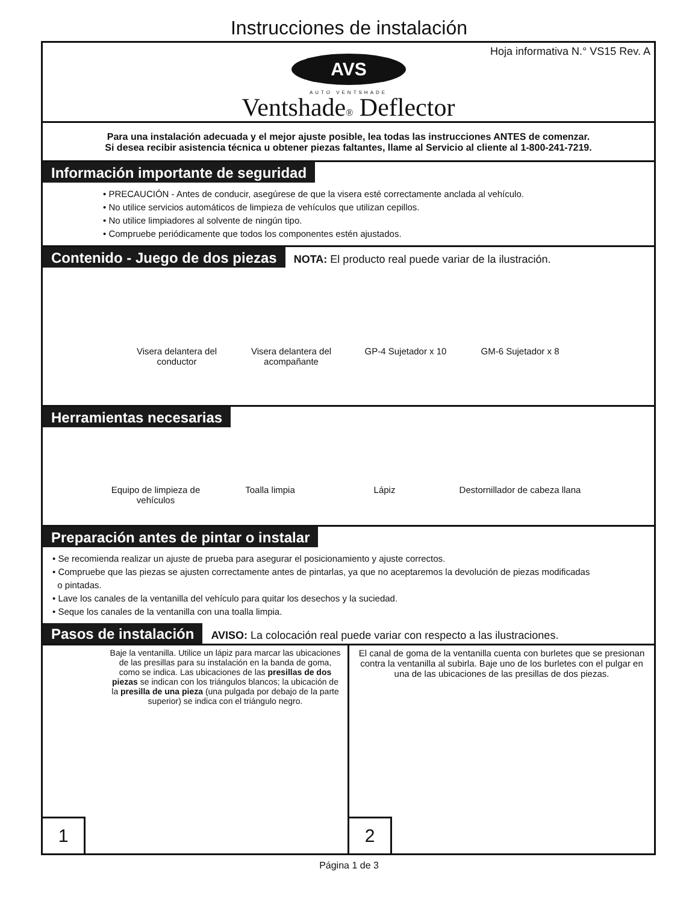Instrucciones de instalación
Hoja informativa N.° VS15 Rev. A
AVS
AUTO VENTSHADE
Ventshade® Deflector
Para una instalación adecuada y el mejor ajuste posible, lea todas las instrucciones ANTES de comenzar.
Si desea recibir asistencia técnica u obtener piezas faltantes, llame al Servicio al cliente al 1-800-241-7219.
Información importante de seguridad
• PRECAUCIÓN - Antes de conducir, asegúrese de que la visera esté correctamente anclada al vehículo.
• No utilice servicios automáticos de limpieza de vehículos que utilizan cepillos.
• No utilice limpiadores al solvente de ningún tipo.
• Compruebe periódicamente que todos los componentes estén ajustados.
Contenido - Juego de dos piezas NOTA: El producto real puede variar de la ilustración.
Visera delantera del conductor
Visera delantera del acompañante
GP-4 Sujetador x 10
GM-6 Sujetador x 8
Herramientas necesarias
Equipo de limpieza de vehículos
Toalla limpia Lápiz Destornillador de cabeza llana
Preparación antes de pintar o instalar
• Se recomienda realizar un ajuste de prueba para asegurar el posicionamiento y ajuste correctos.
• Compruebe que las piezas se ajusten correctamente antes de pintarlas, ya que no aceptaremos la devolución de piezas modificadas
o pintadas.
• Lave los canales de la ventanilla del vehículo para quitar los desechos y la suciedad.
• Seque los canales de la ventanilla con una toalla limpia.
Pasos de instalación AVISO: La colocación real puede variar con respecto a las ilustraciones.
Baje la ventanilla. Utilice un lápiz para marcar las ubicaciones de las presillas para su instalación en la banda de goma, como se indica. Las ubicaciones de las presillas de dos piezas se indican con los triángulos blancos; la ubicación de la presilla de una pieza (una pulgada por debajo de la parte superior) se indica con el triángulo negro.
1
El canal de goma de la ventanilla cuenta con burletes que se presionan contra la ventanilla al subirla. Baje uno de los burletes con el pulgar en una de las ubicaciones de las presillas de dos piezas.
2
Página 1 de 3